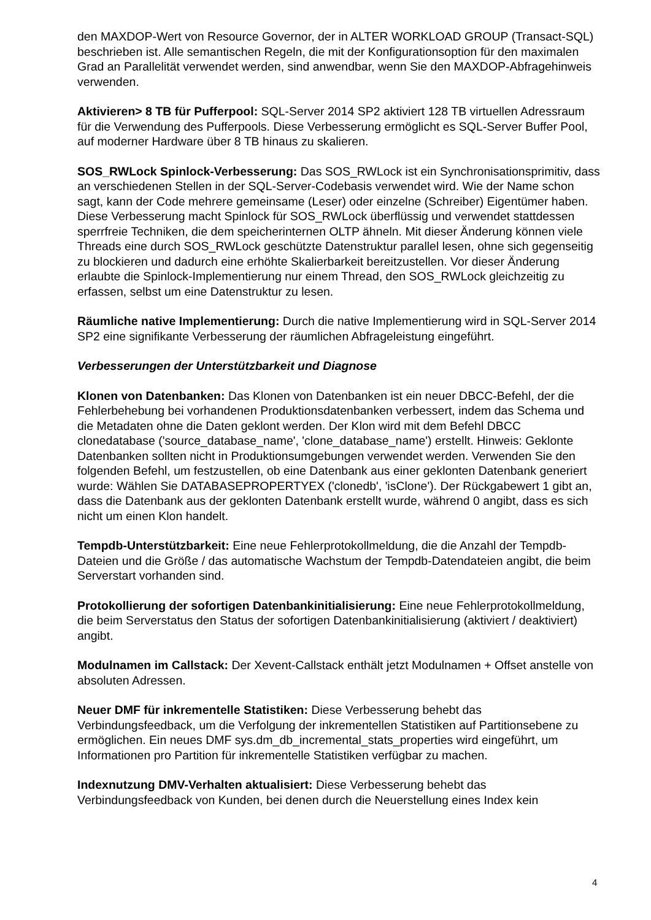den MAXDOP-Wert von Resource Governor, der in ALTER WORKLOAD GROUP (Transact-SQL) beschrieben ist. Alle semantischen Regeln, die mit der Konfigurationsoption für den maximalen Grad an Parallelität verwendet werden, sind anwendbar, wenn Sie den MAXDOP-Abfragehinweis verwenden.
Aktivieren> 8 TB für Pufferpool: SQL-Server 2014 SP2 aktiviert 128 TB virtuellen Adressraum für die Verwendung des Pufferpools. Diese Verbesserung ermöglicht es SQL-Server Buffer Pool, auf moderner Hardware über 8 TB hinaus zu skalieren.
SOS_RWLock Spinlock-Verbesserung: Das SOS_RWLock ist ein Synchronisationsprimitiv, dass an verschiedenen Stellen in der SQL-Server-Codebasis verwendet wird. Wie der Name schon sagt, kann der Code mehrere gemeinsame (Leser) oder einzelne (Schreiber) Eigentümer haben. Diese Verbesserung macht Spinlock für SOS_RWLock überflüssig und verwendet stattdessen sperrfreie Techniken, die dem speicherinternen OLTP ähneln. Mit dieser Änderung können viele Threads eine durch SOS_RWLock geschützte Datenstruktur parallel lesen, ohne sich gegenseitig zu blockieren und dadurch eine erhöhte Skalierbarkeit bereitzustellen. Vor dieser Änderung erlaubte die Spinlock-Implementierung nur einem Thread, den SOS_RWLock gleichzeitig zu erfassen, selbst um eine Datenstruktur zu lesen.
Räumliche native Implementierung: Durch die native Implementierung wird in SQL-Server 2014 SP2 eine signifikante Verbesserung der räumlichen Abfrageleistung eingeführt.
Verbesserungen der Unterstützbarkeit und Diagnose
Klonen von Datenbanken: Das Klonen von Datenbanken ist ein neuer DBCC-Befehl, der die Fehlerbehebung bei vorhandenen Produktionsdatenbanken verbessert, indem das Schema und die Metadaten ohne die Daten geklont werden. Der Klon wird mit dem Befehl DBCC clonedatabase ('source_database_name', 'clone_database_name') erstellt. Hinweis: Geklonte Datenbanken sollten nicht in Produktionsumgebungen verwendet werden. Verwenden Sie den folgenden Befehl, um festzustellen, ob eine Datenbank aus einer geklonten Datenbank generiert wurde: Wählen Sie DATABASEPROPERTYEX ('clonedb', 'isClone'). Der Rückgabewert 1 gibt an, dass die Datenbank aus der geklonten Datenbank erstellt wurde, während 0 angibt, dass es sich nicht um einen Klon handelt.
Tempdb-Unterstützbarkeit: Eine neue Fehlerprotokollmeldung, die die Anzahl der Tempdb-Dateien und die Größe / das automatische Wachstum der Tempdb-Datendateien angibt, die beim Serverstart vorhanden sind.
Protokollierung der sofortigen Datenbankinitialisierung: Eine neue Fehlerprotokollmeldung, die beim Serverstatus den Status der sofortigen Datenbankinitialisierung (aktiviert / deaktiviert) angibt.
Modulnamen im Callstack: Der Xevent-Callstack enthält jetzt Modulnamen + Offset anstelle von absoluten Adressen.
Neuer DMF für inkrementelle Statistiken: Diese Verbesserung behebt das Verbindungsfeedback, um die Verfolgung der inkrementellen Statistiken auf Partitionsebene zu ermöglichen. Ein neues DMF sys.dm_db_incremental_stats_properties wird eingeführt, um Informationen pro Partition für inkrementelle Statistiken verfügbar zu machen.
Indexnutzung DMV-Verhalten aktualisiert: Diese Verbesserung behebt das Verbindungsfeedback von Kunden, bei denen durch die Neuerstellung eines Index kein
4